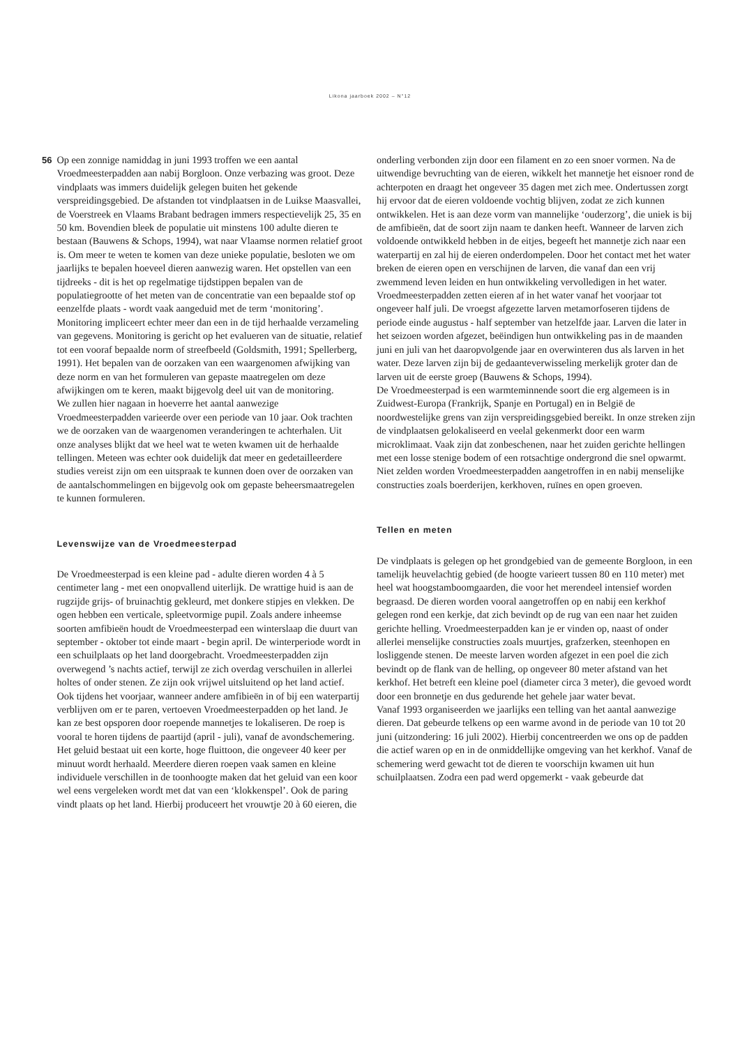Likona jaarboek 2002 – N°12
56 Op een zonnige namiddag in juni 1993 troffen we een aantal Vroedmeesterpadden aan nabij Borgloon. Onze verbazing was groot. Deze vindplaats was immers duidelijk gelegen buiten het gekende verspreidingsgebied. De afstanden tot vindplaatsen in de Luikse Maasvallei, de Voerstreek en Vlaams Brabant bedragen immers respectievelijk 25, 35 en 50 km. Bovendien bleek de populatie uit minstens 100 adulte dieren te bestaan (Bauwens & Schops, 1994), wat naar Vlaamse normen relatief groot is. Om meer te weten te komen van deze unieke populatie, besloten we om jaarlijks te bepalen hoeveel dieren aanwezig waren. Het opstellen van een tijdreeks - dit is het op regelmatige tijdstippen bepalen van de populatiegrootte of het meten van de concentratie van een bepaalde stof op eenzelfde plaats - wordt vaak aangeduid met de term ‘monitoring’. Monitoring impliceert echter meer dan een in de tijd herhaalde verzameling van gegevens. Monitoring is gericht op het evalueren van de situatie, relatief tot een vooraf bepaalde norm of streefbeeld (Goldsmith, 1991; Spellerberg, 1991). Het bepalen van de oorzaken van een waargenomen afwijking van deze norm en van het formuleren van gepaste maatregelen om deze afwijkingen om te keren, maakt bijgevolg deel uit van de monitoring.
We zullen hier nagaan in hoeverre het aantal aanwezige Vroedmeesterpadden varieerde over een periode van 10 jaar. Ook trachten we de oorzaken van de waargenomen veranderingen te achterhalen. Uit onze analyses blijkt dat we heel wat te weten kwamen uit de herhaalde tellingen. Meteen was echter ook duidelijk dat meer en gedetailleerdere studies vereist zijn om een uitspraak te kunnen doen over de oorzaken van de aantalschommelingen en bijgevolg ook om gepaste beheersmaatregelen te kunnen formuleren.
Levenswijze van de Vroedmeesterpad
De Vroedmeesterpad is een kleine pad - adulte dieren worden 4 à 5 centimeter lang - met een onopvallend uiterlijk. De wrattige huid is aan de rugzijde grijs- of bruinachtig gekleurd, met donkere stipjes en vlekken. De ogen hebben een verticale, spleetvormige pupil. Zoals andere inheemse soorten amfibieën houdt de Vroedmeesterpad een winterslaap die duurt van september - oktober tot einde maart - begin april. De winterperiode wordt in een schuilplaats op het land doorgebracht. Vroedmeesterpadden zijn overwegend ’s nachts actief, terwijl ze zich overdag verschuilen in allerlei holtes of onder stenen. Ze zijn ook vrijwel uitsluitend op het land actief. Ook tijdens het voorjaar, wanneer andere amfibieën in of bij een waterpartij verblijven om er te paren, vertoeven Vroedmeesterpadden op het land. Je kan ze best opsporen door roepende mannetjes te lokaliseren. De roep is vooral te horen tijdens de paartijd (april - juli), vanaf de avondschemering. Het geluid bestaat uit een korte, hoge fluittoon, die ongeveer 40 keer per minuut wordt herhaald. Meerdere dieren roepen vaak samen en kleine individuele verschillen in de toonhoogte maken dat het geluid van een koor wel eens vergeleken wordt met dat van een ‘klokkenspel’. Ook de paring vindt plaats op het land. Hierbij produceert het vrouwtje 20 à 60 eieren, die
onderling verbonden zijn door een filament en zo een snoer vormen. Na de uitwendige bevruchting van de eieren, wikkelt het mannetje het eisnoer rond de achterpoten en draagt het ongeveer 35 dagen met zich mee. Ondertussen zorgt hij ervoor dat de eieren voldoende vochtig blijven, zodat ze zich kunnen ontwikkelen. Het is aan deze vorm van mannelijke ‘ouderzorg’, die uniek is bij de amfibieën, dat de soort zijn naam te danken heeft. Wanneer de larven zich voldoende ontwikkeld hebben in de eitjes, begeeft het mannetje zich naar een waterpartij en zal hij de eieren onderdompelen. Door het contact met het water breken de eieren open en verschijnen de larven, die vanaf dan een vrij zwemmend leven leiden en hun ontwikkeling vervolledigen in het water. Vroedmeesterpadden zetten eieren af in het water vanaf het voorjaar tot ongeveer half juli. De vroegst afgezette larven metamorfoseren tijdens de periode einde augustus - half september van hetzelfde jaar. Larven die later in het seizoen worden afgezet, beëindigen hun ontwikkeling pas in de maanden juni en juli van het daaropvolgende jaar en overwinteren dus als larven in het water. Deze larven zijn bij de gedaanteverwisseling merkelijk groter dan de larven uit de eerste groep (Bauwens & Schops, 1994).
De Vroedmeesterpad is een warmteminnende soort die erg algemeen is in Zuidwest-Europa (Frankrijk, Spanje en Portugal) en in België de noordwestelijke grens van zijn verspreidingsgebied bereikt. In onze streken zijn de vindplaatsen gelokaliseerd en veelal gekenmerkt door een warm microklimaat. Vaak zijn dat zonbeschenen, naar het zuiden gerichte hellingen met een losse stenige bodem of een rotsachtige ondergrond die snel opwarmt. Niet zelden worden Vroedmeesterpadden aangetroffen in en nabij menselijke constructies zoals boerderijen, kerkhoven, ruïnes en open groeven.
Tellen en meten
De vindplaats is gelegen op het grondgebied van de gemeente Borgloon, in een tamelijk heuvelachtig gebied (de hoogte varieert tussen 80 en 110 meter) met heel wat hoogstamboomgaarden, die voor het merendeel intensief worden begraasd. De dieren worden vooral aangetroffen op en nabij een kerkhof gelegen rond een kerkje, dat zich bevindt op de rug van een naar het zuiden gerichte helling. Vroedmeesterpadden kan je er vinden op, naast of onder allerlei menselijke constructies zoals muurtjes, grafzerken, steenhopen en losliggende stenen. De meeste larven worden afgezet in een poel die zich bevindt op de flank van de helling, op ongeveer 80 meter afstand van het kerkhof. Het betreft een kleine poel (diameter circa 3 meter), die gevoed wordt door een bronnetje en dus gedurende het gehele jaar water bevat.
Vanaf 1993 organiseerden we jaarlijks een telling van het aantal aanwezige dieren. Dat gebeurde telkens op een warme avond in de periode van 10 tot 20 juni (uitzondering: 16 juli 2002). Hierbij concentreerden we ons op de padden die actief waren op en in de onmiddellijke omgeving van het kerkhof. Vanaf de schemering werd gewacht tot de dieren te voorschijn kwamen uit hun schuilplaatsen. Zodra een pad werd opgemerkt - vaak gebeurde dat